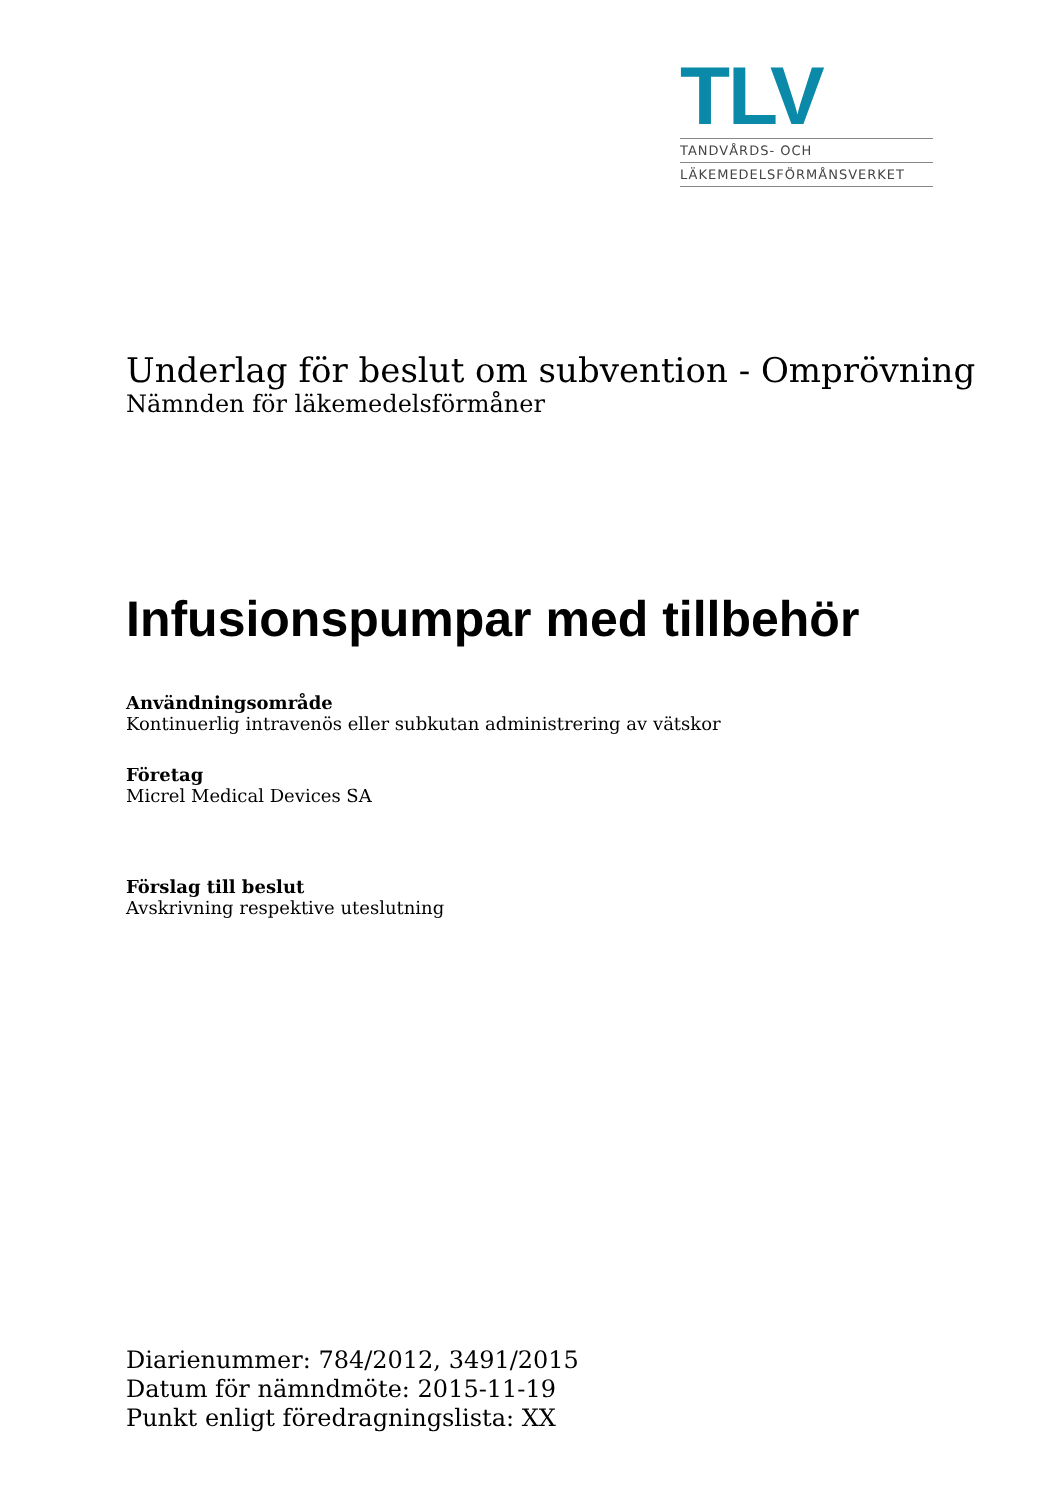TLV
TANDVÅRDS- OCH
LÄKEMEDELSFÖRMÅNSVERKET
Underlag för beslut om subvention - Omprövning
Nämnden för läkemedelsförmåner
Infusionspumpar med tillbehör
Användningsområde
Kontinuerlig intravenös eller subkutan administrering av vätskor
Företag
Micrel Medical Devices SA
Förslag till beslut
Avskrivning respektive uteslutning
Diarienummer: 784/2012, 3491/2015
Datum för nämndmöte: 2015-11-19
Punkt enligt föredragningslista: XX